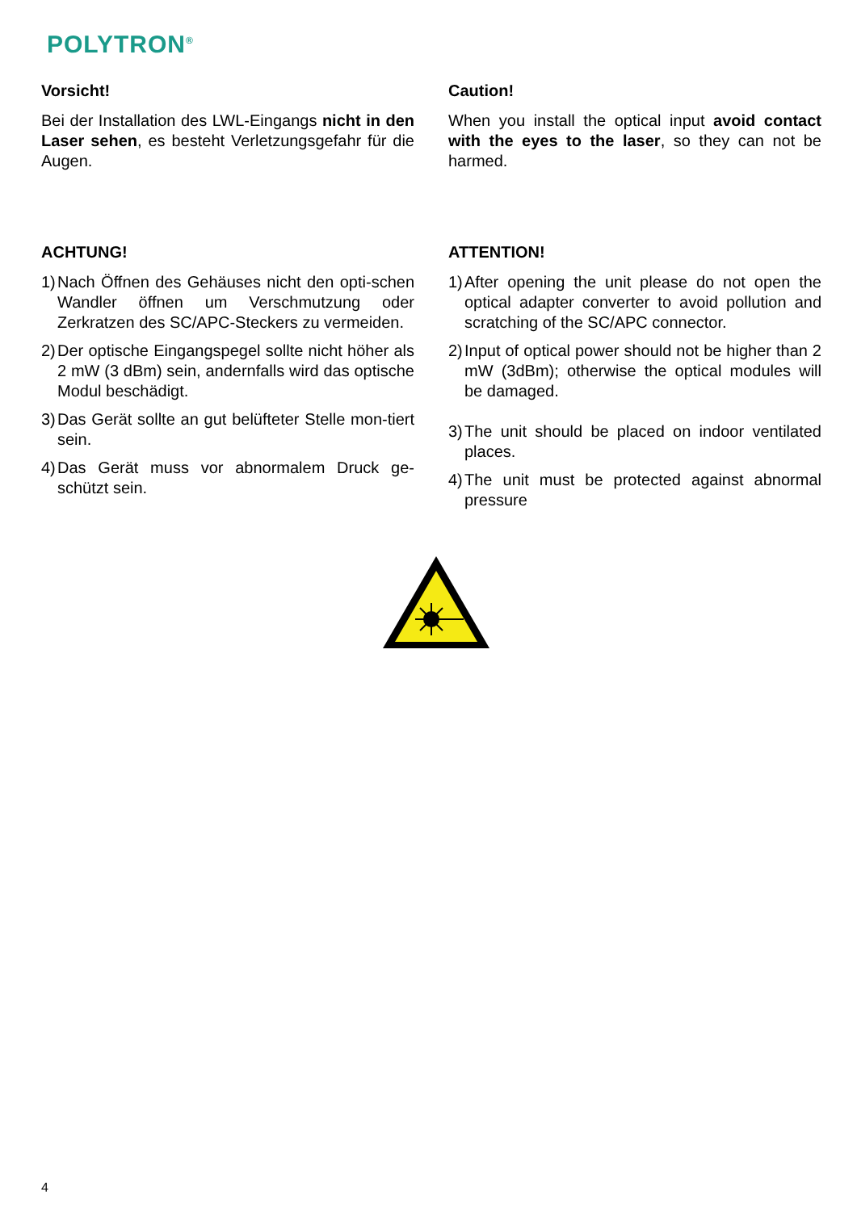POLYTRON<sup>®</sup>
Vorsicht!
Bei der Installation des LWL-Eingangs nicht in den Laser sehen, es besteht Verletzungsgefahr für die Augen.
ACHTUNG!
1) Nach Öffnen des Gehäuses nicht den opti-schen Wandler öffnen um Verschmutzung oder Zerkratzen des SC/APC-Steckers zu vermeiden.
2) Der optische Eingangspegel sollte nicht höher als 2 mW (3 dBm) sein, andernfalls wird das optische Modul beschädigt.
3) Das Gerät sollte an gut belüfteter Stelle mon-tiert sein.
4) Das Gerät muss vor abnormalem Druck ge-schützt sein.
Caution!
When you install the optical input avoid contact with the eyes to the laser, so they can not be harmed.
ATTENTION!
1) After opening the unit please do not open the optical adapter converter to avoid pollution and scratching of the SC/APC connector.
2) Input of optical power should not be higher than 2 mW (3dBm); otherwise the optical modules will be damaged.
3) The unit should be placed on indoor ventilated places.
4) The unit must be protected against abnormal pressure
4